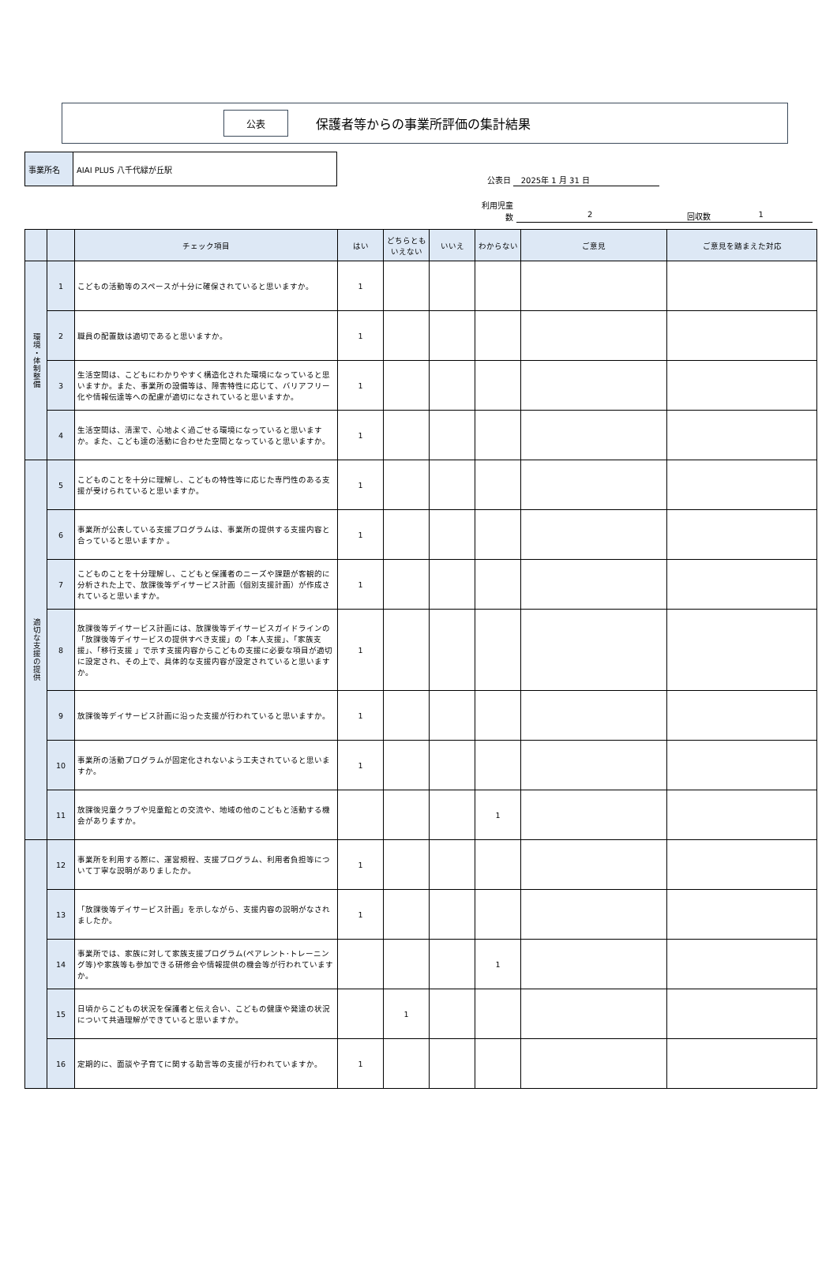公表
保護者等からの事業所評価の集計結果
| 事業所名 | AIAI PLUS 八千代緑が丘駅 |
公表日 2025年 1 月 31 日
利用児童
数
2 回収数 1
| | | チェック項目 | はい | どちらとも いえない | いいえ | わからない | ご意見 | ご意見を踏まえた対応 |
| --- | --- | --- | --- | --- | --- | --- | --- | --- |
| 環境・体制整備 | 1 | こどもの活動等のスペースが十分に確保されていると思いますか。 | 1 | | | | | |
| | 2 | 職員の配置数は適切であると思いますか。 | 1 | | | | | |
| | 3 | 生活空間は、こどもにわかりやすく構造化された環境になっていると思いますか。また、事業所の設備等は、障害特性に応じて、バリアフリー化や情報伝達等への配慮が適切になされていると思いますか。 | 1 | | | | | |
| | 4 | 生活空間は、清潔で、心地よく過ごせる環境になっていると思いますか。また、こども達の活動に合わせた空間となっていると思いますか。 | 1 | | | | | |
| 適切な支援の提供 | 5 | こどものことを十分に理解し、こどもの特性等に応じた専門性のある支援が受けられていると思いますか。 | 1 | | | | | |
| | 6 | 事業所が公表している支援プログラムは、事業所の提供する支援内容と合っていると思いますか 。 | 1 | | | | | |
| | 7 | こどものことを十分理解し、こどもと保護者のニーズや課題が客観的に分析された上で、放課後等デイサービス計画（個別支援計画）が作成されていると思いますか。 | 1 | | | | | |
| | 8 | 放課後等デイサービス計画には、放課後等デイサービスガイドラインの「放課後等デイサービスの提供すべき支援」の「本人支援」、「家族支援」、「移行支援 」で示す支援内容からこどもの支援に必要な項目が適切に設定され、その上で、具体的な支援内容が設定されていると思いますか。 | 1 | | | | | |
| | 9 | 放課後等デイサービス計画に沿った支援が行われていると思いますか。 | 1 | | | | | |
| | 10 | 事業所の活動プログラムが固定化されないよう工夫されていると思いますか。 | 1 | | | | | |
| | 11 | 放課後児童クラブや児童館との交流や、地域の他のこどもと活動する機会がありますか。 | | | | 1 | | |
| | 12 | 事業所を利用する際に、運営規程、支援プログラム、利用者負担等について丁寧な説明がありましたか。 | 1 | | | | | |
| | 13 | 「放課後等デイサービス計画」を示しながら、支援内容の説明がなされましたか。 | 1 | | | | | |
| | 14 | 事業所では、家族に対して家族支援プログラム(ペアレント･トレーニング等)や家族等も参加できる研修会や情報提供の機会等が行われていますか。 | | | | 1 | | |
| | 15 | 日頃からこどもの状況を保護者と伝え合い、こどもの健康や発達の状況について共通理解ができていると思いますか。 | | 1 | | | | |
| | 16 | 定期的に、面談や子育てに関する助言等の支援が行われていますか。 | 1 | | | | | |